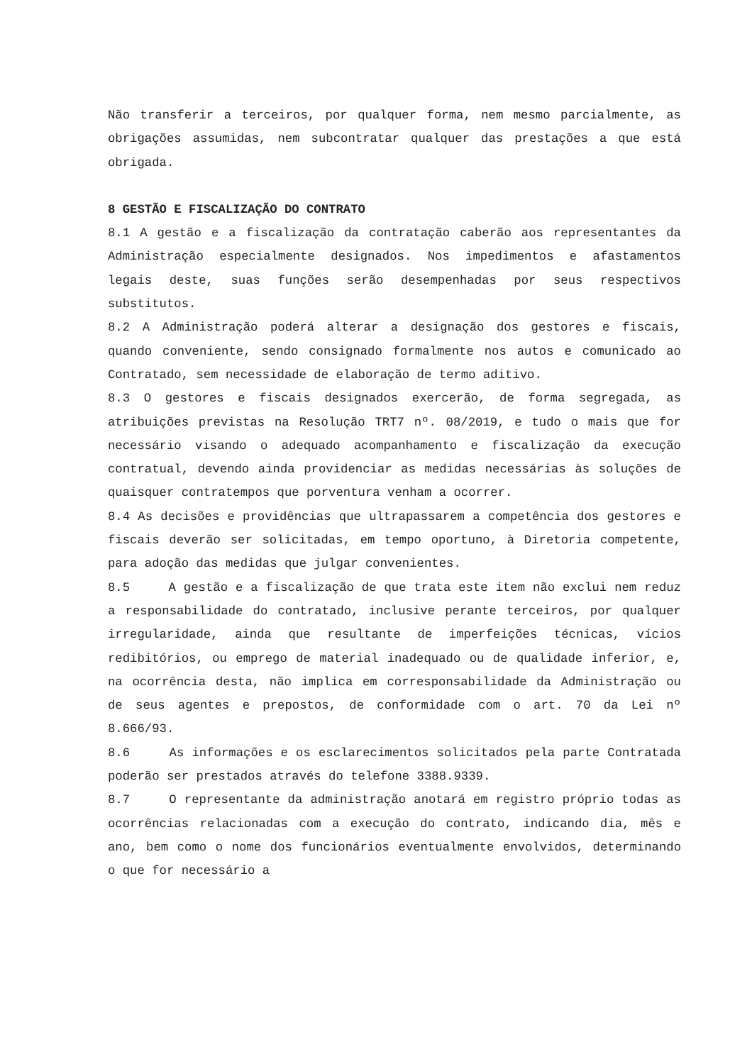Não transferir a terceiros, por qualquer forma, nem mesmo parcialmente, as obrigações assumidas, nem subcontratar qualquer das prestações a que está obrigada.
8 GESTÃO E FISCALIZAÇÃO DO CONTRATO
8.1 A gestão e a fiscalização da contratação caberão aos representantes da Administração especialmente designados. Nos impedimentos e afastamentos legais deste, suas funções serão desempenhadas por seus respectivos substitutos.
8.2 A Administração poderá alterar a designação dos gestores e fiscais, quando conveniente, sendo consignado formalmente nos autos e comunicado ao Contratado, sem necessidade de elaboração de termo aditivo.
8.3 O gestores e fiscais designados exercerão, de forma segregada, as atribuições previstas na Resolução TRT7 nº. 08/2019, e tudo o mais que for necessário visando o adequado acompanhamento e fiscalização da execução contratual, devendo ainda providenciar as medidas necessárias às soluções de quaisquer contratempos que porventura venham a ocorrer.
8.4 As decisões e providências que ultrapassarem a competência dos gestores e fiscais deverão ser solicitadas, em tempo oportuno, à Diretoria competente, para adoção das medidas que julgar convenientes.
8.5 A gestão e a fiscalização de que trata este item não exclui nem reduz a responsabilidade do contratado, inclusive perante terceiros, por qualquer irregularidade, ainda que resultante de imperfeições técnicas, vícios redibitórios, ou emprego de material inadequado ou de qualidade inferior, e, na ocorrência desta, não implica em corresponsabilidade da Administração ou de seus agentes e prepostos, de conformidade com o art. 70 da Lei nº 8.666/93.
8.6 As informações e os esclarecimentos solicitados pela parte Contratada poderão ser prestados através do telefone 3388.9339.
8.7 O representante da administração anotará em registro próprio todas as ocorrências relacionadas com a execução do contrato, indicando dia, mês e ano, bem como o nome dos funcionários eventualmente envolvidos, determinando o que for necessário a